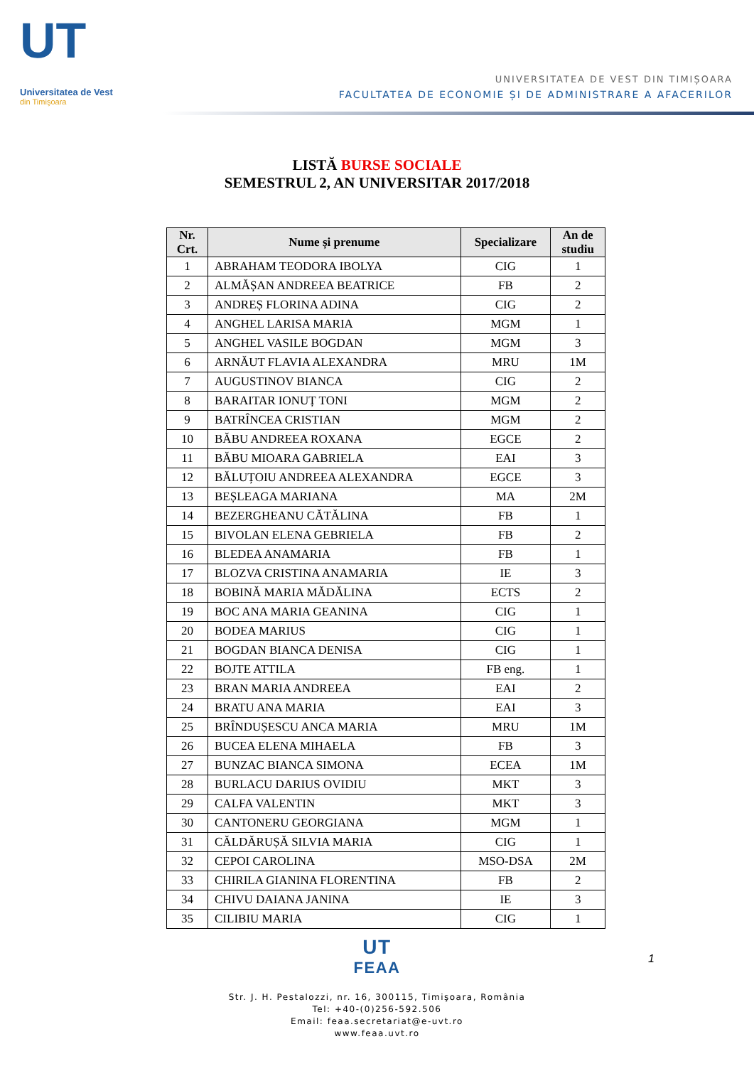UT
Universitatea de Vest
din Timişoara
UNIVERSITATEA DE VEST DIN TIMIȘOARA
FACULTATEA DE ECONOMIE ȘI DE ADMINISTRARE A AFACERILOR
LISTĂ BURSE SOCIALE
SEMESTRUL 2, AN UNIVERSITAR 2017/2018
| Nr. Crt. | Nume și prenume | Specializare | An de studiu |
| --- | --- | --- | --- |
| 1 | ABRAHAM TEODORA IBOLYA | CIG | 1 |
| 2 | ALMĂȘAN ANDREEA BEATRICE | FB | 2 |
| 3 | ANDREȘ FLORINA ADINA | CIG | 2 |
| 4 | ANGHEL LARISA MARIA | MGM | 1 |
| 5 | ANGHEL VASILE BOGDAN | MGM | 3 |
| 6 | ARNĂUT FLAVIA ALEXANDRA | MRU | 1M |
| 7 | AUGUSTINOV BIANCA | CIG | 2 |
| 8 | BARAITAR IONUȚ TONI | MGM | 2 |
| 9 | BATRÎNCEA CRISTIAN | MGM | 2 |
| 10 | BĂBU ANDREEA ROXANA | EGCE | 2 |
| 11 | BĂBU MIOARA GABRIELA | EAI | 3 |
| 12 | BĂLUȚOIU ANDREEA ALEXANDRA | EGCE | 3 |
| 13 | BEȘLEAGA MARIANA | MA | 2M |
| 14 | BEZERGHEANU CĂTĂLINA | FB | 1 |
| 15 | BIVOLAN ELENA GEBRIELA | FB | 2 |
| 16 | BLEDEA ANAMARIA | FB | 1 |
| 17 | BLOZVA CRISTINA ANAMARIA | IE | 3 |
| 18 | BOBINĂ MARIA MĂDĂLINA | ECTS | 2 |
| 19 | BOC ANA MARIA GEANINA | CIG | 1 |
| 20 | BODEA MARIUS | CIG | 1 |
| 21 | BOGDAN BIANCA DENISA | CIG | 1 |
| 22 | BOJTE ATTILA | FB eng. | 1 |
| 23 | BRAN MARIA ANDREEA | EAI | 2 |
| 24 | BRATU ANA MARIA | EAI | 3 |
| 25 | BRÎNDUȘESCU ANCA MARIA | MRU | 1M |
| 26 | BUCEA ELENA MIHAELA | FB | 3 |
| 27 | BUNZAC BIANCA SIMONA | ECEA | 1M |
| 28 | BURLACU DARIUS OVIDIU | MKT | 3 |
| 29 | CALFA VALENTIN | MKT | 3 |
| 30 | CANTONERU GEORGIANA | MGM | 1 |
| 31 | CĂLDĂRUȘĂ SILVIA MARIA | CIG | 1 |
| 32 | CEPOI CAROLINA | MSO-DSA | 2M |
| 33 | CHIRILA GIANINA FLORENTINA | FB | 2 |
| 34 | CHIVU DAIANA JANINA | IE | 3 |
| 35 | CILIBIU MARIA | CIG | 1 |
1
UT
FEAA
Str. J. H. Pestalozzi, nr. 16, 300115, Timişoara, România
Tel: +40-(0)256-592.506
Email: feaa.secretariat@e-uvt.ro
www.feaa.uvt.ro